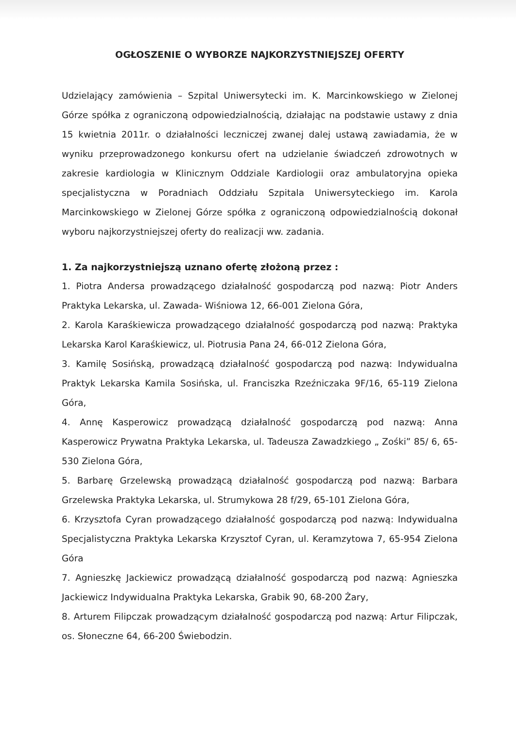OGŁOSZENIE O WYBORZE NAJKORZYSTNIEJSZEJ OFERTY
Udzielający zamówienia – Szpital Uniwersytecki im. K. Marcinkowskiego w Zielonej Górze spółka z ograniczoną odpowiedzialnością, działając na podstawie ustawy z dnia 15 kwietnia 2011r. o działalności leczniczej zwanej dalej ustawą zawiadamia, że w wyniku przeprowadzonego konkursu ofert na udzielanie świadczeń zdrowotnych w zakresie kardiologia w Klinicznym Oddziale Kardiologii oraz ambulatoryjna opieka specjalistyczna w Poradniach Oddziału Szpitala Uniwersyteckiego im. Karola Marcinkowskiego w Zielonej Górze spółka z ograniczoną odpowiedzialnością dokonał wyboru najkorzystniejszej oferty do realizacji ww. zadania.
1. Za najkorzystniejszą uznano ofertę złożoną przez :
1. Piotra Andersa prowadzącego działalność gospodarczą pod nazwą: Piotr Anders Praktyka Lekarska, ul. Zawada- Wiśniowa 12, 66-001 Zielona Góra,
2. Karola Karaśkiewicza prowadzącego działalność gospodarczą pod nazwą: Praktyka Lekarska Karol Karaśkiewicz, ul. Piotrusia Pana 24, 66-012 Zielona Góra,
3. Kamilę Sosińską, prowadzącą działalność gospodarczą pod nazwą: Indywidualna Praktyk Lekarska Kamila Sosińska, ul. Franciszka Rzeźniczaka 9F/16, 65-119 Zielona Góra,
4. Annę Kasperowicz prowadzącą działalność gospodarczą pod nazwą: Anna Kasperowicz Prywatna Praktyka Lekarska, ul. Tadeusza Zawadzkiego „ Zośki” 85/ 6, 65-530 Zielona Góra,
5. Barbarę Grzelewską prowadzącą działalność gospodarczą pod nazwą: Barbara Grzelewska Praktyka Lekarska, ul. Strumykowa 28 f/29, 65-101 Zielona Góra,
6. Krzysztofa Cyran prowadzącego działalność gospodarczą pod nazwą: Indywidualna Specjalistyczna Praktyka Lekarska Krzysztof Cyran, ul. Keramzytowa 7, 65-954 Zielona Góra
7. Agnieszkę Jackiewicz prowadzącą działalność gospodarczą pod nazwą: Agnieszka Jackiewicz Indywidualna Praktyka Lekarska, Grabik 90, 68-200 Żary,
8. Arturem Filipczak prowadzącym działalność gospodarczą pod nazwą: Artur Filipczak, os. Słoneczne 64, 66-200 Świebodzin.